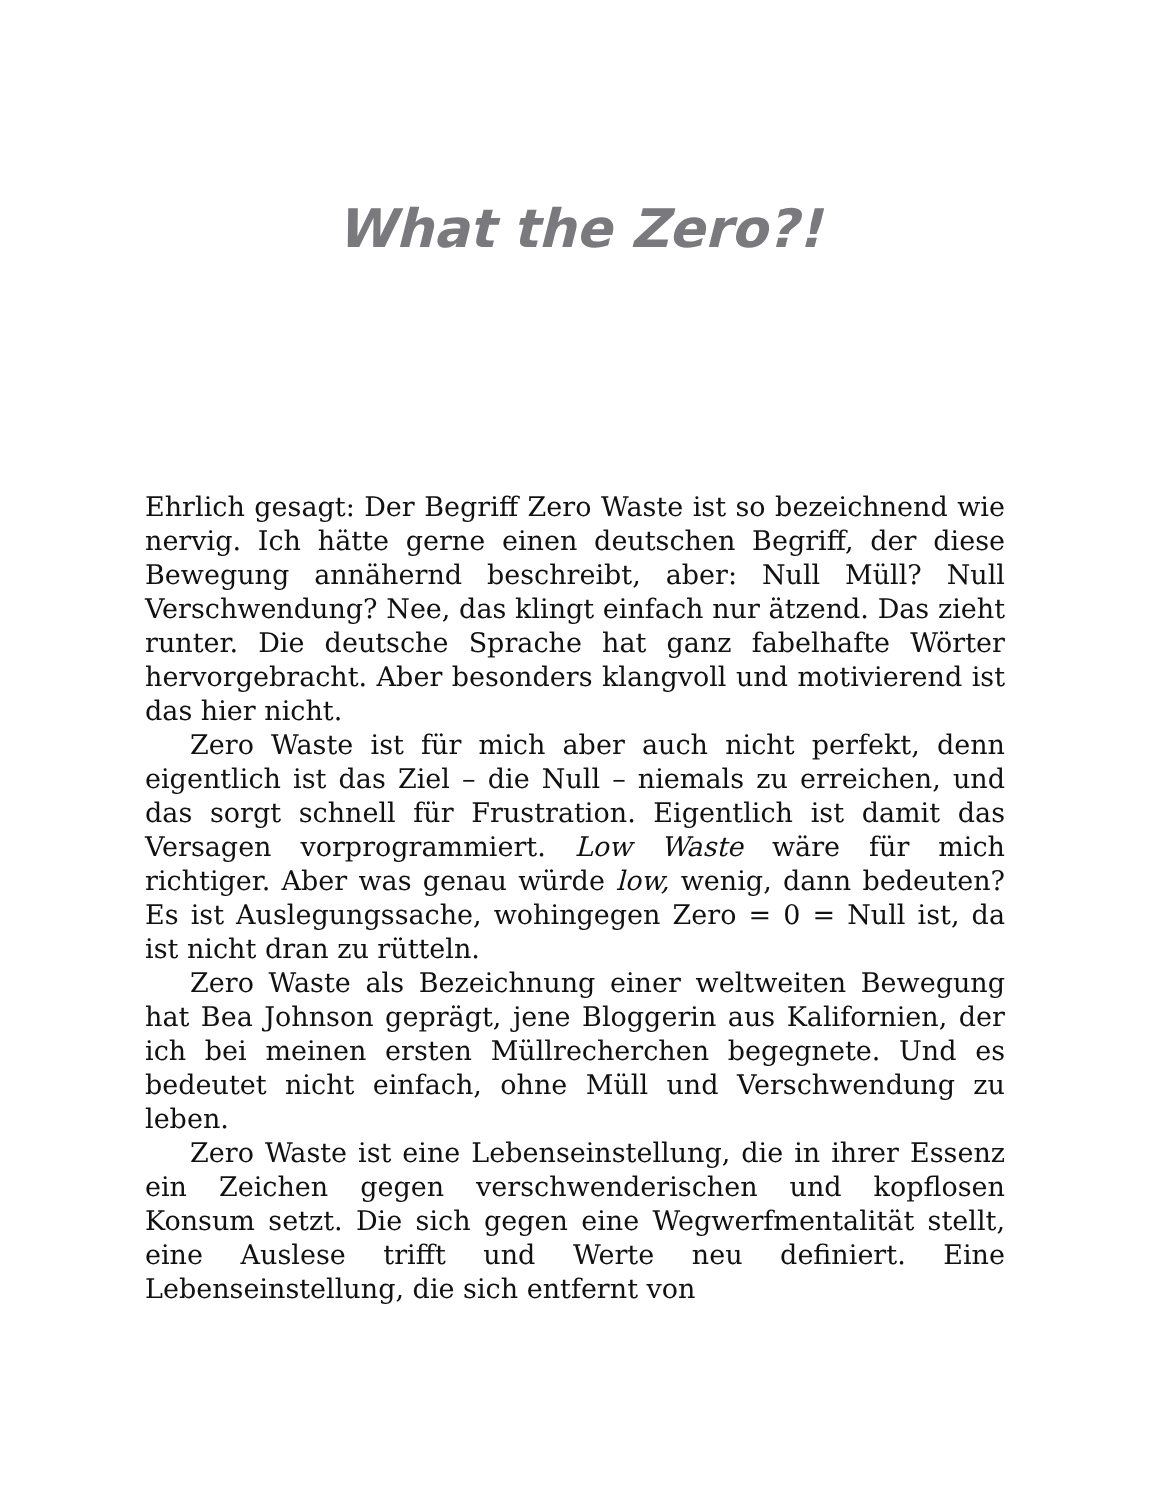What the Zero?!
Ehrlich gesagt: Der Begriff Zero Waste ist so bezeichnend wie nervig. Ich hätte gerne einen deutschen Begriff, der diese Bewegung annähernd beschreibt, aber: Null Müll? Null Verschwendung? Nee, das klingt einfach nur ätzend. Das zieht runter. Die deutsche Sprache hat ganz fabelhafte Wörter hervorgebracht. Aber besonders klangvoll und motivierend ist das hier nicht.
Zero Waste ist für mich aber auch nicht perfekt, denn eigentlich ist das Ziel – die Null – niemals zu erreichen, und das sorgt schnell für Frustration. Eigentlich ist damit das Versagen vorprogrammiert. Low Waste wäre für mich richtiger. Aber was genau würde low, wenig, dann bedeuten? Es ist Auslegungssache, wohingegen Zero = 0 = Null ist, da ist nicht dran zu rütteln.
Zero Waste als Bezeichnung einer weltweiten Bewegung hat Bea Johnson geprägt, jene Bloggerin aus Kalifornien, der ich bei meinen ersten Müllrecherchen begegnete. Und es bedeutet nicht einfach, ohne Müll und Verschwendung zu leben.
Zero Waste ist eine Lebenseinstellung, die in ihrer Essenz ein Zeichen gegen verschwenderischen und kopflosen Konsum setzt. Die sich gegen eine Wegwerfmentalität stellt, eine Auslese trifft und Werte neu definiert. Eine Lebenseinstellung, die sich entfernt von